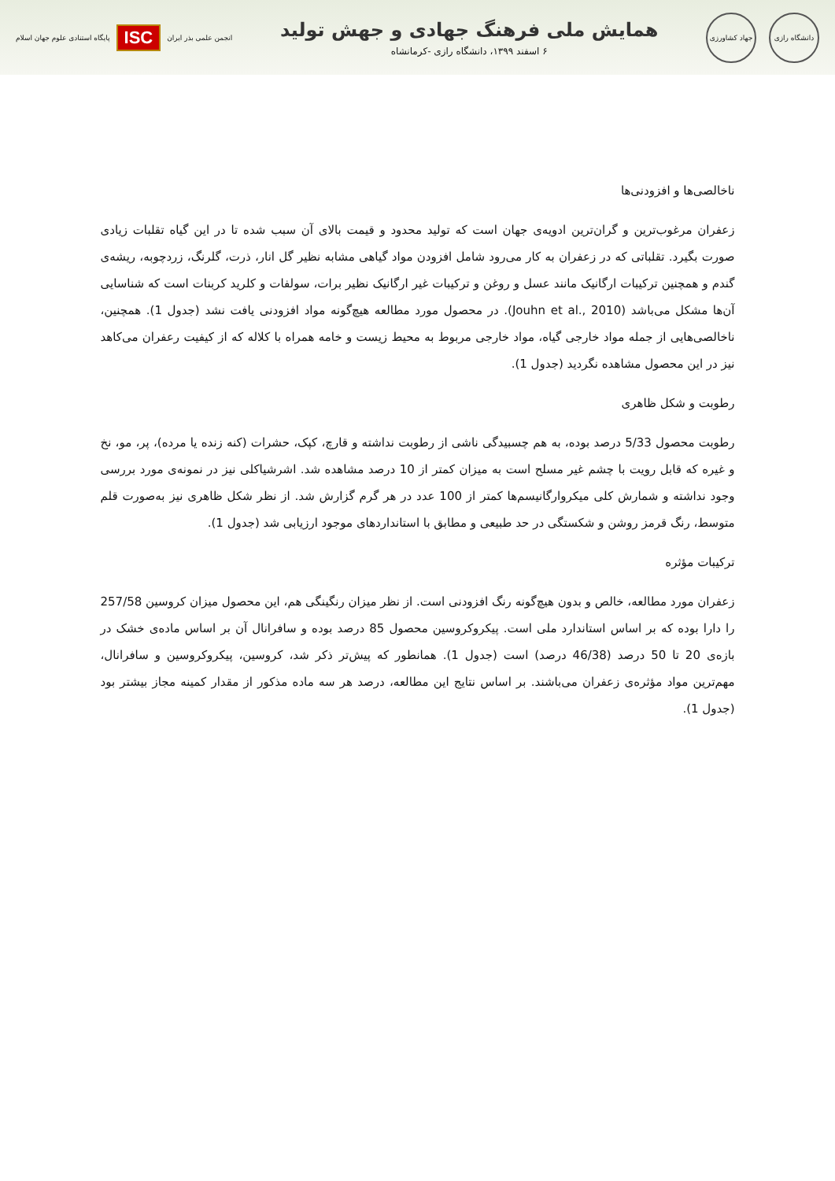دانشگاه رازی
جهاد کشاورزی
همایش ملی فرهنگ جهادی و جهش تولید
۶ اسفند ۱۳۹۹، دانشگاه رازی -کرمانشاه
پایگاه استنادی علوم جهان اسلام ISC انجمن علمی بذر ایران
ناخالصی‌ها و افزودنی‌ها
زعفران مرغوب‌ترین و گران‌ترین ادویه‌ی جهان است که تولید محدود و قیمت بالای آن سبب شده تا در این گیاه تقلبات زیادی صورت بگیرد. تقلباتی که در زعفران به کار می‌رود شامل افزودن مواد گیاهی مشابه نظیر گل انار، ذرت، گلرنگ، زردچوبه، ریشه‌ی گندم و همچنین ترکیبات ارگانیک مانند عسل و روغن و ترکیبات غیر ارگانیک نظیر برات، سولفات و کلرید کربنات است که شناسایی آن‌ها مشکل می‌باشد (Jouhn et al., 2010). در محصول مورد مطالعه هیچ‌گونه مواد افزودنی یافت نشد (جدول 1). همچنین، ناخالصی‌هایی از جمله مواد خارجی گیاه، مواد خارجی مربوط به محیط زیست و خامه همراه با کلاله که از کیفیت رعفران می‌کاهد نیز در این محصول مشاهده نگردید (جدول 1).
رطوبت و شکل ظاهری
رطوبت محصول 5/33 درصد بوده، به هم چسبیدگی ناشی از رطوبت نداشته و قارچ، کپک، حشرات (کنه زنده یا مرده)، پر، مو، نخ و غیره که قابل رویت با چشم غیر مسلح است به میزان کمتر از 10 درصد مشاهده شد. اشرشیاکلی نیز در نمونه‌ی مورد بررسی وجود نداشته و شمارش کلی میکروارگانیسم‌ها کمتر از 100 عدد در هر گرم گزارش شد. از نظر شکل ظاهری نیز به‌صورت قلم متوسط، رنگ قرمز روشن و شکستگی در حد طبیعی و مطابق با استانداردهای موجود ارزیابی شد (جدول 1).
ترکیبات مؤثره
زعفران مورد مطالعه، خالص و بدون هیچ‌گونه رنگ افزودنی است. از نظر میزان رنگینگی هم، این محصول میزان کروسین 257/58 را دارا بوده که بر اساس استاندارد ملی است. پیکروکروسین محصول 85 درصد بوده و سافرانال آن بر اساس ماده‌ی خشک در بازه‌ی 20 تا 50 درصد (46/38 درصد) است (جدول 1). همانطور که پیش‌تر ذکر شد، کروسین، پیکروکروسین و سافرانال، مهم‌ترین مواد مؤثره‌ی زعفران می‌باشند. بر اساس نتایج این مطالعه، درصد هر سه ماده مذکور از مقدار کمینه مجاز بیشتر بود (جدول 1).